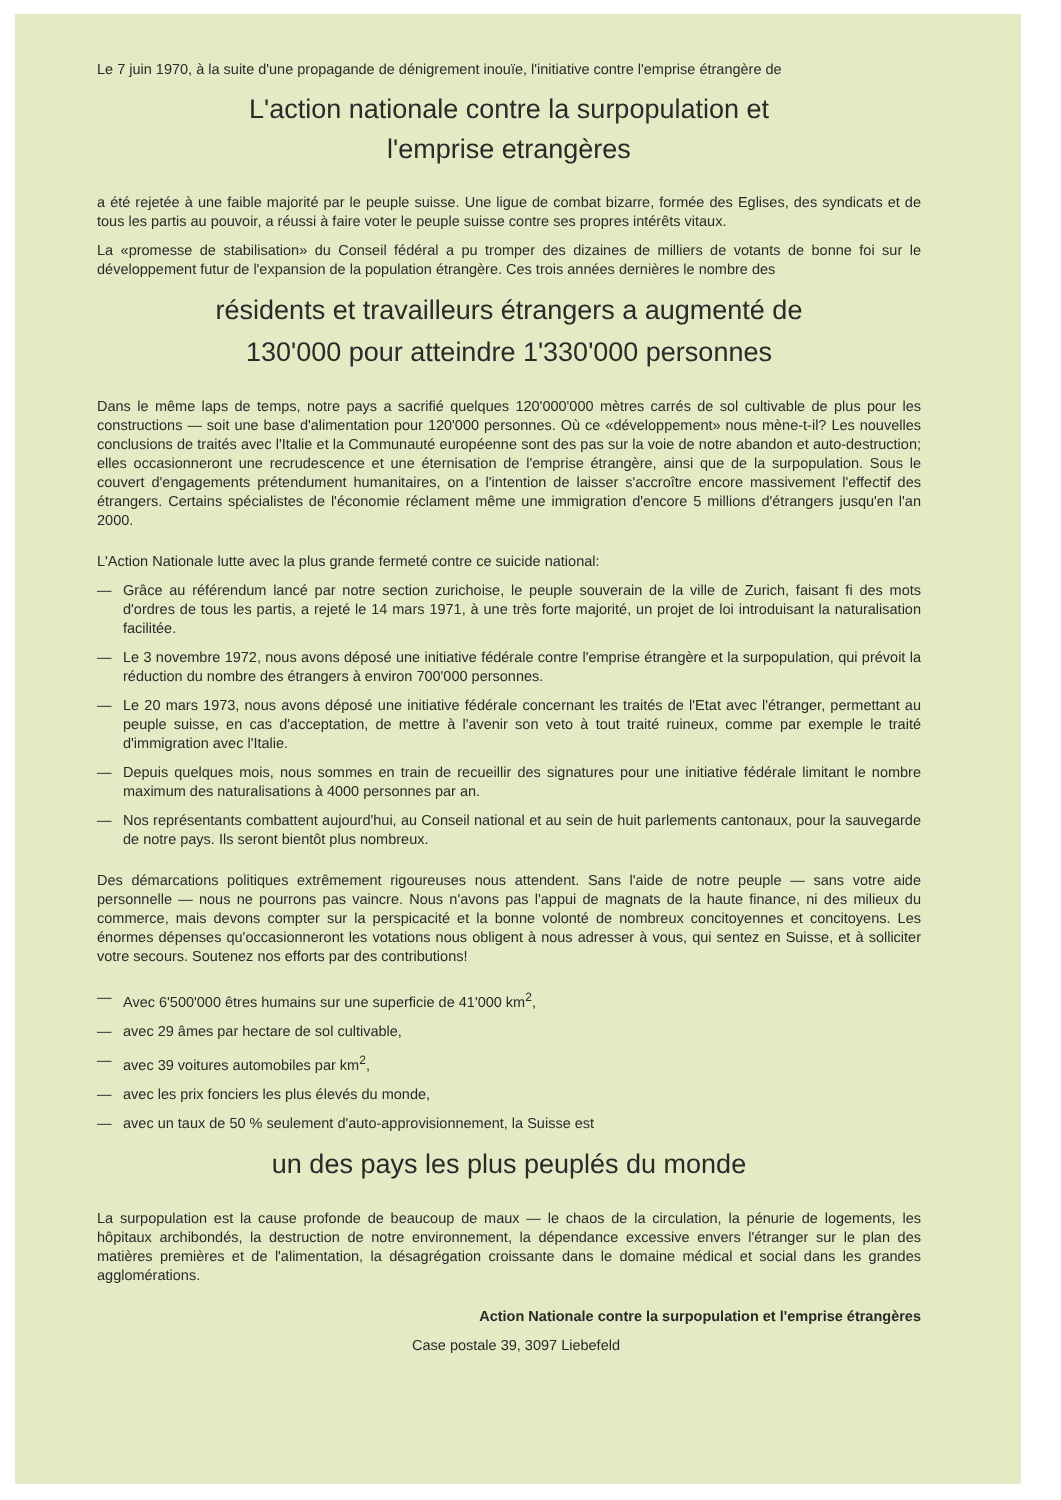Le 7 juin 1970, à la suite d'une propagande de dénigrement inouïe, l'initiative contre l'emprise étrangère de
L'action nationale contre la surpopulation et
l'emprise etrangères
a été rejetée à une faible majorité par le peuple suisse. Une ligue de combat bizarre, formée des Eglises, des syndicats et de tous les partis au pouvoir, a réussi à faire voter le peuple suisse contre ses propres intérêts vitaux.
La «promesse de stabilisation» du Conseil fédéral a pu tromper des dizaines de milliers de votants de bonne foi sur le développement futur de l'expansion de la population étrangère. Ces trois années dernières le nombre des
résidents et travailleurs étrangers a augmenté de
130'000 pour atteindre 1'330'000 personnes
Dans le même laps de temps, notre pays a sacrifié quelques 120'000'000 mètres carrés de sol cultivable de plus pour les constructions — soit une base d'alimentation pour 120'000 personnes. Où ce «développement» nous mène-t-il? Les nouvelles conclusions de traités avec l'Italie et la Communauté européenne sont des pas sur la voie de notre abandon et auto-destruction; elles occasionneront une recrudescence et une éternisation de l'emprise étrangère, ainsi que de la surpopulation. Sous le couvert d'engagements prétendument humanitaires, on a l'intention de laisser s'accroître encore massivement l'effectif des étrangers. Certains spécialistes de l'économie réclament même une immigration d'encore 5 millions d'étrangers jusqu'en l'an 2000.
L'Action Nationale lutte avec la plus grande fermeté contre ce suicide national:
— Grâce au référendum lancé par notre section zurichoise, le peuple souverain de la ville de Zurich, faisant fi des mots d'ordres de tous les partis, a rejeté le 14 mars 1971, à une très forte majorité, un projet de loi introduisant la naturalisation facilitée.
— Le 3 novembre 1972, nous avons déposé une initiative fédérale contre l'emprise étrangère et la surpopulation, qui prévoit la réduction du nombre des étrangers à environ 700'000 personnes.
— Le 20 mars 1973, nous avons déposé une initiative fédérale concernant les traités de l'Etat avec l'étranger, permettant au peuple suisse, en cas d'acceptation, de mettre à l'avenir son veto à tout traité ruineux, comme par exemple le traité d'immigration avec l'Italie.
— Depuis quelques mois, nous sommes en train de recueillir des signatures pour une initiative fédérale limitant le nombre maximum des naturalisations à 4000 personnes par an.
— Nos représentants combattent aujourd'hui, au Conseil national et au sein de huit parlements cantonaux, pour la sauvegarde de notre pays. Ils seront bientôt plus nombreux.
Des démarcations politiques extrêmement rigoureuses nous attendent. Sans l'aide de notre peuple — sans votre aide personnelle — nous ne pourrons pas vaincre. Nous n'avons pas l'appui de magnats de la haute finance, ni des milieux du commerce, mais devons compter sur la perspicacité et la bonne volonté de nombreux concitoyennes et concitoyens. Les énormes dépenses qu'occasionneront les votations nous obligent à nous adresser à vous, qui sentez en Suisse, et à solliciter votre secours. Soutenez nos efforts par des contributions!
— Avec 6'500'000 êtres humains sur une superficie de 41'000 km<sup>2</sup>,
— avec 29 âmes par hectare de sol cultivable,
— avec 39 voitures automobiles par km<sup>2</sup>,
— avec les prix fonciers les plus élevés du monde,
— avec un taux de 50 % seulement d'auto-approvisionnement, la Suisse est
un des pays les plus peuplés du monde
La surpopulation est la cause profonde de beaucoup de maux — le chaos de la circulation, la pénurie de logements, les hôpitaux archibondés, la destruction de notre environnement, la dépendance excessive envers l'étranger sur le plan des matières premières et de l'alimentation, la désagrégation croissante dans le domaine médical et social dans les grandes agglomérations.
Action Nationale contre la surpopulation et l'emprise étrangères
Case postale 39, 3097 Liebefeld